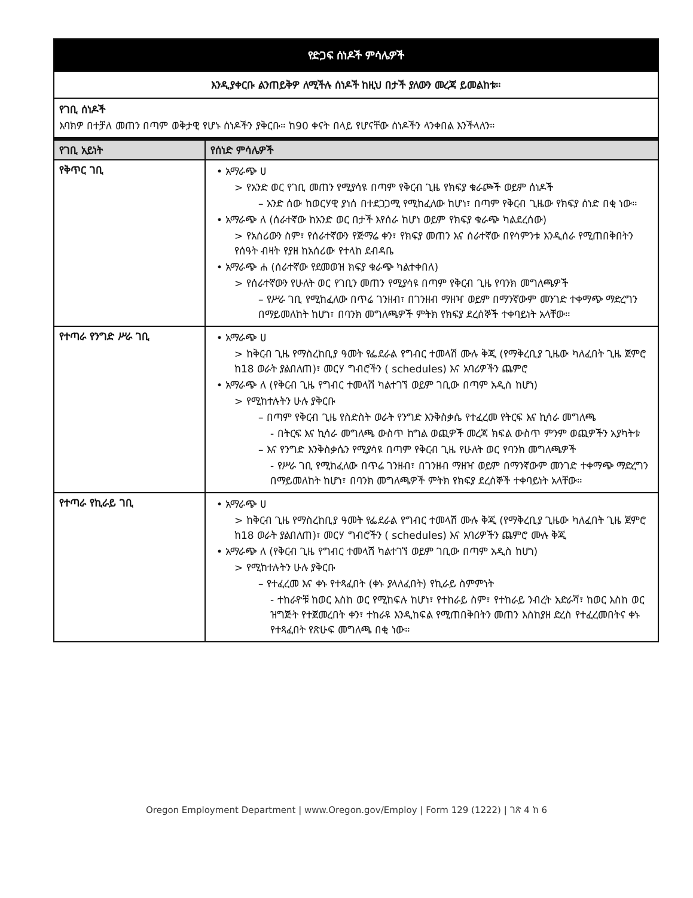| የድጋፍ ሰነዶች ምሳሌዎች | |
| እንዲያቀርቡ ልንጠይቅዎ ለሚችሉ ሰነዶች ከዚህ በታች ያለውን መረጃ ይመልከቱ። | |
| የገቢ ሰነዶች እባክዎ በተቻለ መጠን በጣም ወቅታዊ የሆኑ ሰነዶችን ያቅርቡ። ከ90 ቀናት በላይ የሆናቸው ሰነዶችን ላንቀበል እንችላለን። | |
| የገቢ አይነት | የሰነድ ምሳሌዎች |
| የቅጥር ገቢ | • አማራጭ ሀ > የአንድ ወር የገቢ መጠን የሚያሳዩ በጣም የቅርብ ጊዜ የክፍያ ቁራጮች ወይም ሰነዶች – አንድ ሰው ከወርሃዊ ያነሰ በተደጋጋሚ የሚከፈለው ከሆነ፣ በጣም የቅርብ ጊዜው የክፍያ ሰነድ በቂ ነው። • አማራጭ ለ (ሰራተኛው ከአንድ ወር በታች እየሰራ ከሆነ ወይም የክፍያ ቁራጭ ካልደረሰው) > የአሰሪውን ስም፣ የሰራተኛውን የጅማሬ ቀን፣ የክፍያ መጠን እና ሰራተኛው በየሳምንቱ እንዲሰራ የሚጠበቅበትን የሰዓት ብዛት የያዘ ከአሰሪው የተላከ ደብዳቤ • አማራጭ ሐ (ሰራተኛው የደመወዝ ክፍያ ቁራጭ ካልተቀበለ) > የሰራተኛውን የሁለት ወር የገቢን መጠን የሚያሳዩ በጣም የቅርብ ጊዜ የባንክ መግለጫዎች – የሥራ ገቢ የሚከፈለው በጥሬ ገንዘብ፣ በገንዘብ ማዘዣ ወይም በማንኛውም መንገድ ተቀማጭ ማድረግን በማይመለከት ከሆነ፣ በባንክ መግለጫዎች ምትክ የክፍያ ደረሰኞች ተቀባይነት አላቸው። |
| የተጣራ የንግድ ሥራ ገቢ | • አማራጭ ሀ > ከቅርብ ጊዜ የማስረከቢያ ዓመት የፌደራል የግብር ተመላሽ ሙሉ ቅጂ (የማቅረቢያ ጊዜው ካለፈበት ጊዜ ጀምሮ ከ18 ወራት ያልበለጠ)፣ መርሃ ግብሮችን ( schedules) እና አባሪዎችን ጨምሮ • አማራጭ ለ (የቅርብ ጊዜ የግብር ተመላሽ ካልተገኘ ወይም ገቢው በጣም አዲስ ከሆነ) > የሚከተሉትን ሁሉ ያቅርቡ – በጣም የቅርብ ጊዜ የስድስት ወራት የንግድ እንቅስቃሴ የተፈረመ የትርፍ እና ኪሳራ መግለጫ - በትርፍ እና ኪሳራ መግለጫ ውስጥ ከግል ወጪዎች መረጃ ክፍል ውስጥ ምንም ወጪዎችን አያካትቱ – እና የንግድ እንቅስቃሴን የሚያሳዩ በጣም የቅርብ ጊዜ የሁለት ወር የባንክ መግለጫዎች - የሥራ ገቢ የሚከፈለው በጥሬ ገንዘብ፣ በገንዘብ ማዘዣ ወይም በማንኛውም መንገድ ተቀማጭ ማድረግን በማይመለከት ከሆነ፣ በባንክ መግለጫዎች ምትክ የክፍያ ደረሰኞች ተቀባይነት አላቸው። |
| የተጣራ የኪራይ ገቢ | • አማራጭ ሀ > ከቅርብ ጊዜ የማስረከቢያ ዓመት የፌደራል የግብር ተመላሽ ሙሉ ቅጂ (የማቅረቢያ ጊዜው ካለፈበት ጊዜ ጀምሮ ከ18 ወራት ያልበለጠ)፣ መርሃ ግብሮችን ( schedules) እና አባሪዎችን ጨምሮ ሙሉ ቅጂ • አማራጭ ለ (የቅርብ ጊዜ የግብር ተመላሽ ካልተገኘ ወይም ገቢው በጣም አዲስ ከሆነ) > የሚከተሉትን ሁሉ ያቅርቡ – የተፈረመ እና ቀኑ የተጻፈበት (ቀኑ ያላለፈበት) የኪራይ ስምምነት - ተከራዮቹ ከወር እስከ ወር የሚከፍሉ ከሆነ፣ የተከራይ ስም፣ የተከራይ ንብረት አድራሻ፣ ከወር እስከ ወር ዝግጅት የተጀመረበት ቀን፣ ተከራዩ እንዲከፍል የሚጠበቅበትን መጠን እስከያዘ ድረስ የተፈረመበትና ቀኑ የተጻፈበት የጽሁፍ መግለጫ በቂ ነው። |
Oregon Employment Department | www.Oregon.gov/Employ | Form 129 (1222) | ገጽ 4 ከ 6